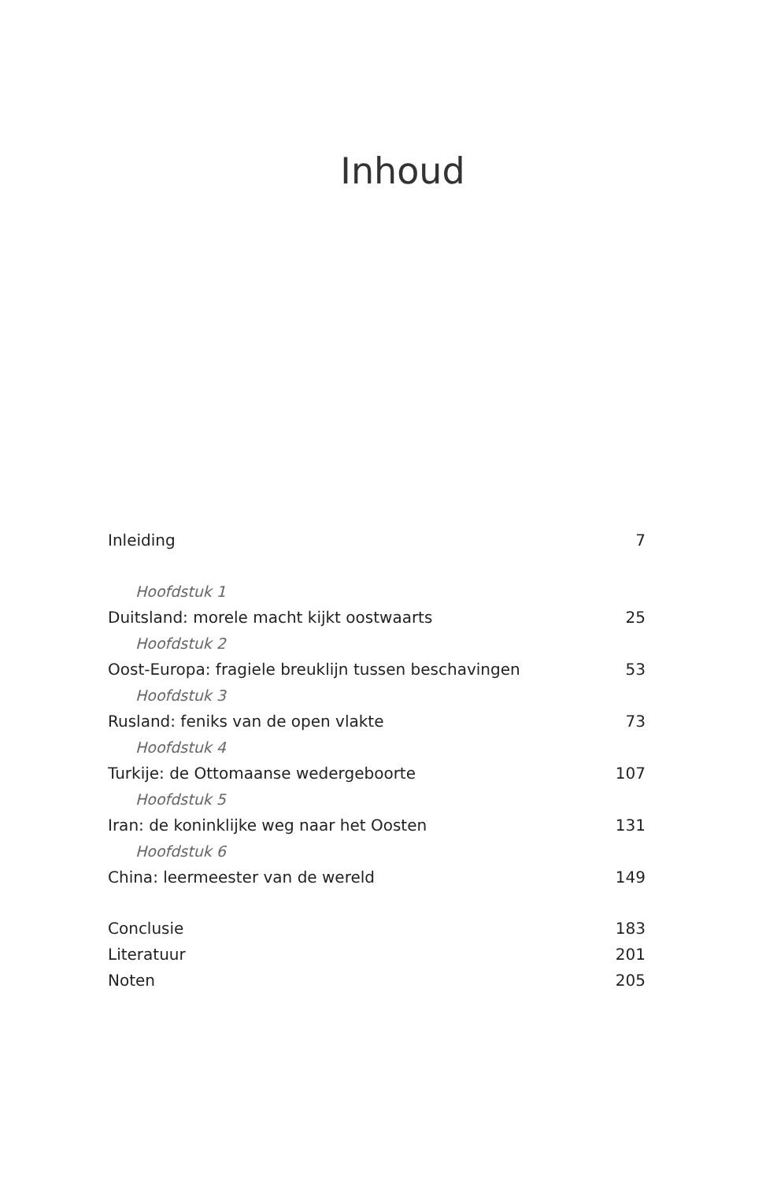Inhoud
Inleiding 7
Hoofdstuk 1
Duitsland: morele macht kijkt oostwaarts 25
Hoofdstuk 2
Oost-Europa: fragiele breuklijn tussen beschavingen 53
Hoofdstuk 3
Rusland: feniks van de open vlakte 73
Hoofdstuk 4
Turkije: de Ottomaanse wedergeboorte 107
Hoofdstuk 5
Iran: de koninklijke weg naar het Oosten 131
Hoofdstuk 6
China: leermeester van de wereld 149
Conclusie 183
Literatuur 201
Noten 205